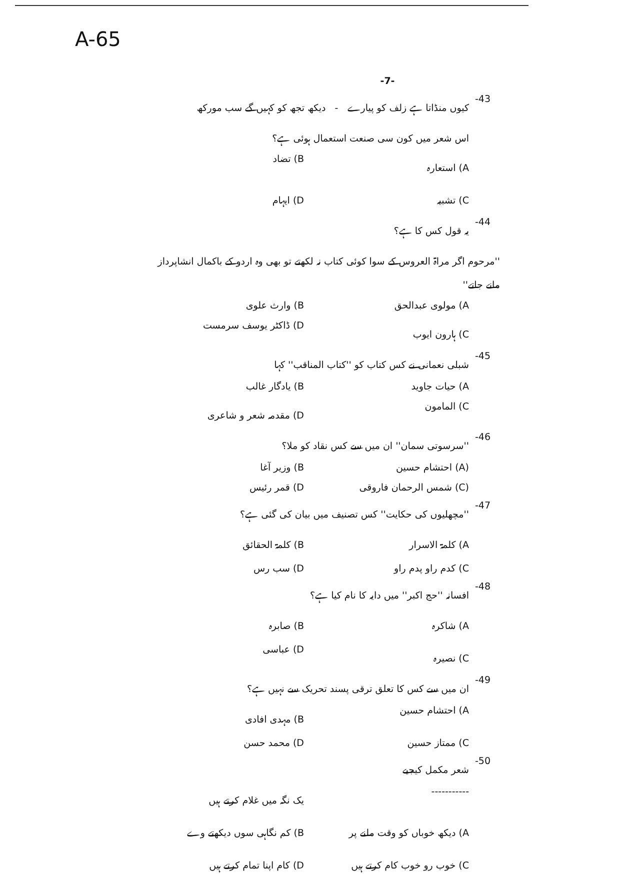A-65
-7-
-43 کیوں منڈاتا ہے زلف کو پیارے - دیکھ تجھ کو کہیں گے سب مورکھ
اس شعر میں کون سی صنعت استعمال ہوئی ہے؟
A) استعارہ B) تضاد C) تشبیہ D) ایہام
-44 یہ قول کس کا ہے؟
''مرحوم اگر مراۃ العروس کے سوا کوئی کتاب نہ لکھتے تو بھی وہ اردو کے باکمال انشاپرداز مانے جاتے''
A) مولوی عبدالحق B) وارث علوی C) ہارون ایوب D) ڈاکٹر یوسف سرمست
-45 شبلی نعمانی نے کس کتاب کو ''کتاب المناقب'' کہا
A) حیات جاوید B) یادگار غالب C) المامون D) مقدمہ شعر و شاعری
-46 ''سرسوتی سمان'' ان میں سے کس نقاد کو ملا؟
(A) احتشام حسین B) وزیر آغا (C) شمس الرحمان فاروقی D) قمر رئیس
-47 ''مچھلیوں کی حکایت'' کس تصنیف میں بیان کی گئی ہے؟
A) کلمۃ الاسرار B) کلمۃ الحقائق C) کدم راو پدم راو D) سب رس
-48 افسانہ ''حج اکبر'' میں دایہ کا نام کیا ہے؟
A) شاکرہ B) صابرہ C) نصیرہ D) عباسی
-49 ان میں سے کس کا تعلق ترقی پسند تحریک سے نہیں ہے؟
A) احتشام حسین B) مہدی افادی C) ممتاز حسین D) محمد حسن
-50 شعر مکمل کیجیے
----------- یک نگہ میں غلام کرتے ہیں A) دیکھ خوباں کو وقت ملنے پر B) کم نگاہی سوں دیکھتے وے C) خوب رو خوب کام کرتے ہیں D) کام اپنا تمام کرتے ہیں